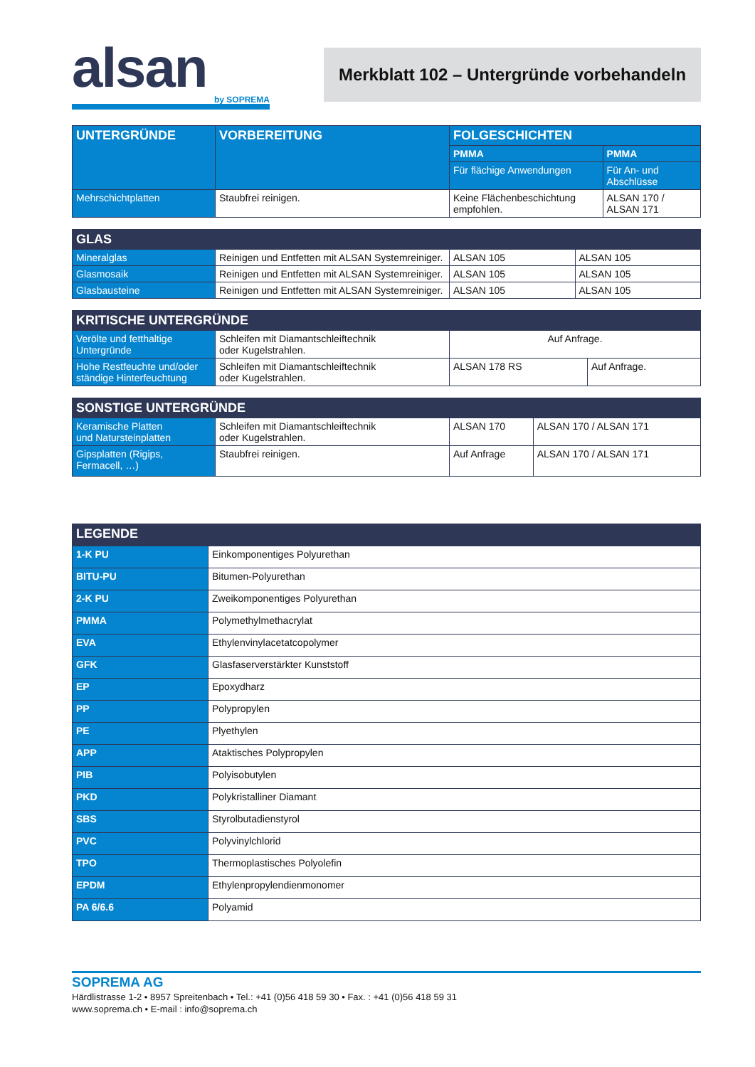alsan
by SOPREMA
Merkblatt 102 – Untergründe vorbehandeln
| UNTERGRÜNDE | VORBEREITUNG | FOLGESCHICHTEN | |
| --- | --- | --- | --- |
| | | PMMA | PMMA |
| | | Für flächige Anwendungen | Für An- und Abschlüsse |
| Mehrschichtplatten | Staubfrei reinigen. | Keine Flächenbeschichtung empfohlen. | ALSAN 170 / ALSAN 171 |
| GLAS | | | |
| Mineralglas | Reinigen und Entfetten mit ALSAN Systemreiniger. | ALSAN 105 | ALSAN 105 |
| Glasmosaik | Reinigen und Entfetten mit ALSAN Systemreiniger. | ALSAN 105 | ALSAN 105 |
| Glasbausteine | Reinigen und Entfetten mit ALSAN Systemreiniger. | ALSAN 105 | ALSAN 105 |
| KRITISCHE UNTERGRÜNDE | | | |
| Verölte und fetthaltige Untergründe | Schleifen mit Diamantschleiftechnik oder Kugelstrahlen. | Auf Anfrage. | |
| Hohe Restfeuchte und/oder ständige Hinterfeuchtung | Schleifen mit Diamantschleiftechnik oder Kugelstrahlen. | ALSAN 178 RS | Auf Anfrage. |
| SONSTIGE UNTERGRÜNDE | | | |
| Keramische Platten und Natursteinplatten | Schleifen mit Diamantschleiftechnik oder Kugelstrahlen. | ALSAN 170 | ALSAN 170 / ALSAN 171 |
| Gipsplatten (Rigips, Fermacell, …) | Staubfrei reinigen. | Auf Anfrage | ALSAN 170 / ALSAN 171 |
| LEGENDE | |
| 1-K PU | Einkomponentiges Polyurethan |
| BITU-PU | Bitumen-Polyurethan |
| 2-K PU | Zweikomponentiges Polyurethan |
| PMMA | Polymethylmethacrylat |
| EVA | Ethylenvinylacetatcopolymer |
| GFK | Glasfaserverstärkter Kunststoff |
| EP | Epoxydharz |
| PP | Polypropylen |
| PE | Plyethylen |
| APP | Ataktisches Polypropylen |
| PIB | Polyisobutylen |
| PKD | Polykristalliner Diamant |
| SBS | Styrolbutadienstyrol |
| PVC | Polyvinylchlorid |
| TPO | Thermoplastisches Polyolefin |
| EPDM | Ethylenpropylendienmonomer |
| PA 6/6.6 | Polyamid |
SOPREMA AG
Härdlistrasse 1-2 • 8957 Spreitenbach • Tel.: +41 (0)56 418 59 30 • Fax. : +41 (0)56 418 59 31
www.soprema.ch • E-mail : info@soprema.ch